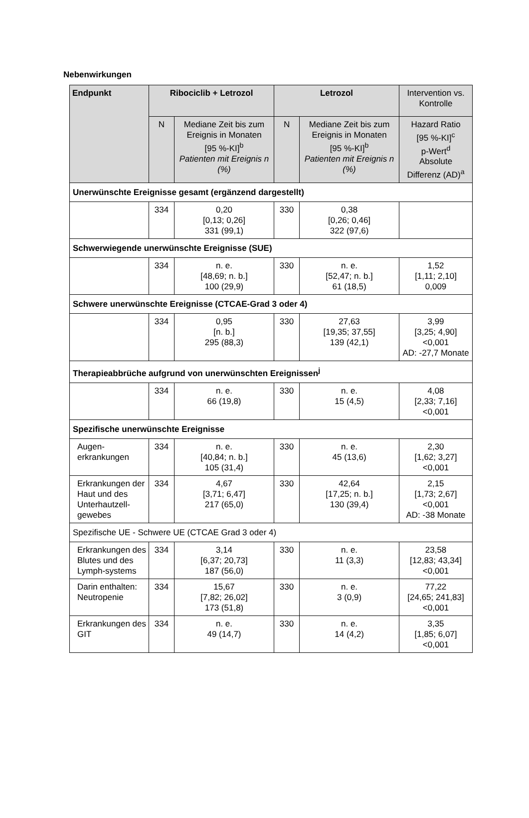Nebenwirkungen
| Endpunkt | Ribociclib + Letrozol | | Letrozol | | Intervention vs. Kontrolle |
| --- | --- | --- | --- | --- | --- |
| | N | Mediane Zeit bis zum Ereignis in Monaten [95 %-KI]<sup>b</sup> Patienten mit Ereignis n (%) | N | Mediane Zeit bis zum Ereignis in Monaten [95 %-KI]<sup>b</sup> Patienten mit Ereignis n (%) | Hazard Ratio [95 %-KI]<sup>c</sup> p-Wert<sup>d</sup> Absolute Differenz (AD)<sup>a</sup> |
| Unerwünschte Ereignisse gesamt (ergänzend dargestellt) | | | | | |
| | 334 | 0,20 [0,13; 0,26] 331 (99,1) | 330 | 0,38 [0,26; 0,46] 322 (97,6) | |
| Schwerwiegende unerwünschte Ereignisse (SUE) | | | | | |
| | 334 | n. e. [48,69; n. b.] 100 (29,9) | 330 | n. e. [52,47; n. b.] 61 (18,5) | 1,52 [1,11; 2,10] 0,009 |
| Schwere unerwünschte Ereignisse (CTCAE-Grad 3 oder 4) | | | | | |
| | 334 | 0,95 [n. b.] 295 (88,3) | 330 | 27,63 [19,35; 37,55] 139 (42,1) | 3,99 [3,25; 4,90] <0,001 AD: -27,7 Monate |
| Therapieabbrüche aufgrund von unerwünschten Ereignissen<sup>j</sup> | | | | | |
| | 334 | n. e. 66 (19,8) | 330 | n. e. 15 (4,5) | 4,08 [2,33; 7,16] <0,001 |
| Spezifische unerwünschte Ereignisse | | | | | |
| Augen- erkrankungen | 334 | n. e. [40,84; n. b.] 105 (31,4) | 330 | n. e. 45 (13,6) | 2,30 [1,62; 3,27] <0,001 |
| Erkrankungen der Haut und des Unterhautzell-gewebes | 334 | 4,67 [3,71; 6,47] 217 (65,0) | 330 | 42,64 [17,25; n. b.] 130 (39,4) | 2,15 [1,73; 2,67] <0,001 AD: -38 Monate |
| Spezifische UE - Schwere UE (CTCAE Grad 3 oder 4) | | | | | |
| Erkrankungen des Blutes und des Lymph-systems | 334 | 3,14 [6,37; 20,73] 187 (56,0) | 330 | n. e. 11 (3,3) | 23,58 [12,83; 43,34] <0,001 |
| Darin enthalten: Neutropenie | 334 | 15,67 [7,82; 26,02] 173 (51,8) | 330 | n. e. 3 (0,9) | 77,22 [24,65; 241,83] <0,001 |
| Erkrankungen des GIT | 334 | n. e. 49 (14,7) | 330 | n. e. 14 (4,2) | 3,35 [1,85; 6,07] <0,001 |